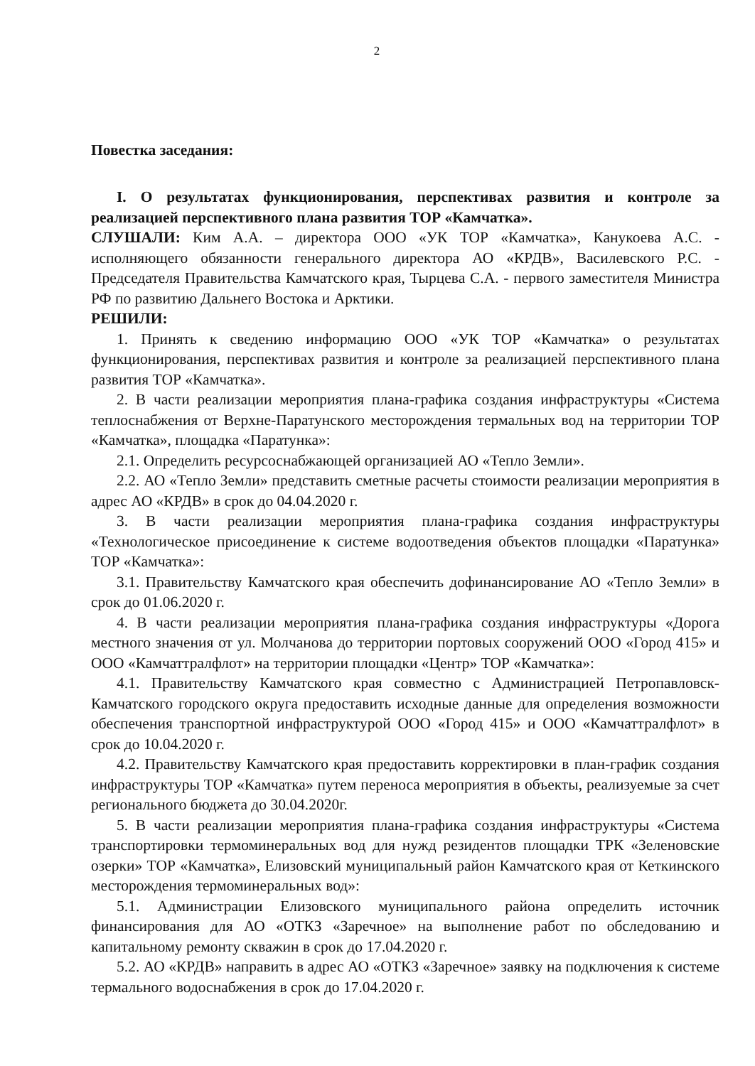2
Повестка заседания:
I. О результатах функционирования, перспективах развития и контроле за реализацией перспективного плана развития ТОР «Камчатка».
СЛУШАЛИ: Ким А.А. – директора ООО «УК ТОР «Камчатка», Канукоева А.С. - исполняющего обязанности генерального директора АО «КРДВ», Василевского Р.С. - Председателя Правительства Камчатского края, Тырцева С.А. - первого заместителя Министра РФ по развитию Дальнего Востока и Арктики.
РЕШИЛИ:
1. Принять к сведению информацию ООО «УК ТОР «Камчатка» о результатах функционирования, перспективах развития и контроле за реализацией перспективного плана развития ТОР «Камчатка».
2. В части реализации мероприятия плана-графика создания инфраструктуры «Система теплоснабжения от Верхне-Паратунского месторождения термальных вод на территории ТОР «Камчатка», площадка «Паратунка»:
2.1. Определить ресурсоснабжающей организацией АО «Тепло Земли».
2.2. АО «Тепло Земли» представить сметные расчеты стоимости реализации мероприятия в адрес АО «КРДВ» в срок до 04.04.2020 г.
3. В части реализации мероприятия плана-графика создания инфраструктуры «Технологическое присоединение к системе водоотведения объектов площадки «Паратунка» ТОР «Камчатка»:
3.1. Правительству Камчатского края обеспечить дофинансирование АО «Тепло Земли» в срок до 01.06.2020 г.
4. В части реализации мероприятия плана-графика создания инфраструктуры «Дорога местного значения от ул. Молчанова до территории портовых сооружений ООО «Город 415» и ООО «Камчаттралфлот» на территории площадки «Центр» ТОР «Камчатка»:
4.1. Правительству Камчатского края совместно с Администрацией Петропавловск-Камчатского городского округа предоставить исходные данные для определения возможности обеспечения транспортной инфраструктурой ООО «Город 415» и ООО «Камчаттралфлот» в срок до 10.04.2020 г.
4.2. Правительству Камчатского края предоставить корректировки в план-график создания инфраструктуры ТОР «Камчатка» путем переноса мероприятия в объекты, реализуемые за счет регионального бюджета до 30.04.2020г.
5. В части реализации мероприятия плана-графика создания инфраструктуры «Система транспортировки термоминеральных вод для нужд резидентов площадки ТРК «Зеленовские озерки» ТОР «Камчатка», Елизовский муниципальный район Камчатского края от Кеткинского месторождения термоминеральных вод»:
5.1. Администрации Елизовского муниципального района определить источник финансирования для АО «ОТКЗ «Заречное» на выполнение работ по обследованию и капитальному ремонту скважин в срок до 17.04.2020 г.
5.2. АО «КРДВ» направить в адрес АО «ОТКЗ «Заречное» заявку на подключения к системе термального водоснабжения в срок до 17.04.2020 г.